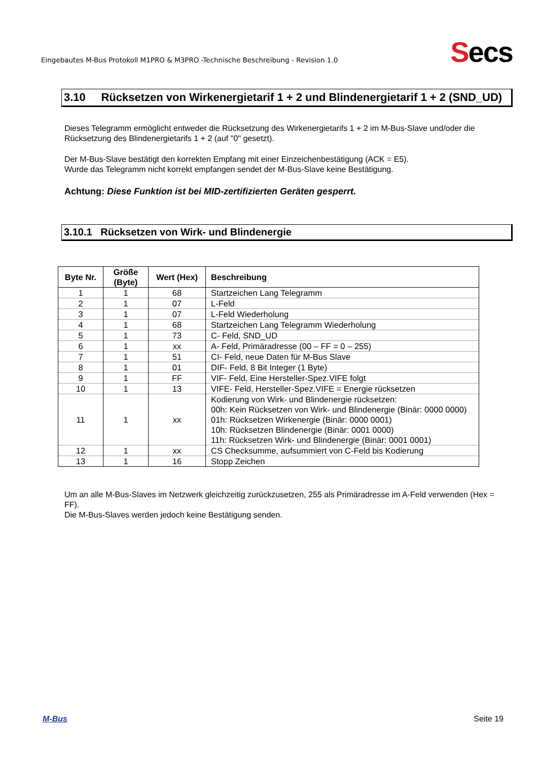Eingebautes M-Bus Protokoll M1PRO & M3PRO -Technische Beschreibung - Revision 1.0
Secs
3.10 Rücksetzen von Wirkenergietarif 1 + 2 und Blindenergietarif 1 + 2 (SND_UD)
Dieses Telegramm ermöglicht entweder die Rücksetzung des Wirkenergietarifs 1 + 2 im M-Bus-Slave und/oder die Rücksetzung des Blindenergietarifs 1 + 2 (auf "0" gesetzt).
Der M-Bus-Slave bestätigt den korrekten Empfang mit einer Einzeichenbestätigung (ACK = E5).
Wurde das Telegramm nicht korrekt empfangen sendet der M-Bus-Slave keine Bestätigung.
Achtung: Diese Funktion ist bei MID-zertifizierten Geräten gesperrt.
3.10.1 Rücksetzen von Wirk- und Blindenergie
| Byte Nr. | Größe (Byte) | Wert (Hex) | Beschreibung |
| --- | --- | --- | --- |
| 1 | 1 | 68 | Startzeichen Lang Telegramm |
| 2 | 1 | 07 | L-Feld |
| 3 | 1 | 07 | L-Feld Wiederholung |
| 4 | 1 | 68 | Startzeichen Lang Telegramm Wiederholung |
| 5 | 1 | 73 | C- Feld, SND_UD |
| 6 | 1 | xx | A- Feld, Primäradresse (00 – FF = 0 – 255) |
| 7 | 1 | 51 | CI- Feld, neue Daten für M-Bus Slave |
| 8 | 1 | 01 | DIF- Feld, 8 Bit Integer (1 Byte) |
| 9 | 1 | FF | VIF- Feld, Eine Hersteller-Spez.VIFE folgt |
| 10 | 1 | 13 | VIFE- Feld, Hersteller-Spez.VIFE = Energie rücksetzen |
| 11 | 1 | xx | Kodierung von Wirk- und Blindenergie rücksetzen: 00h: Kein Rücksetzen von Wirk- und Blindenergie (Binär: 0000 0000) 01h: Rücksetzen Wirkenergie (Binär: 0000 0001) 10h: Rücksetzen Blindenergie (Binär: 0001 0000) 11h: Rücksetzen Wirk- und Blindenergie (Binär: 0001 0001) |
| 12 | 1 | xx | CS Checksumme, aufsummiert von C-Feld bis Kodierung |
| 13 | 1 | 16 | Stopp Zeichen |
Um an alle M-Bus-Slaves im Netzwerk gleichzeitig zurückzusetzen, 255 als Primäradresse im A-Feld verwenden (Hex = FF).
Die M-Bus-Slaves werden jedoch keine Bestätigung senden.
M-Bus Seite 19